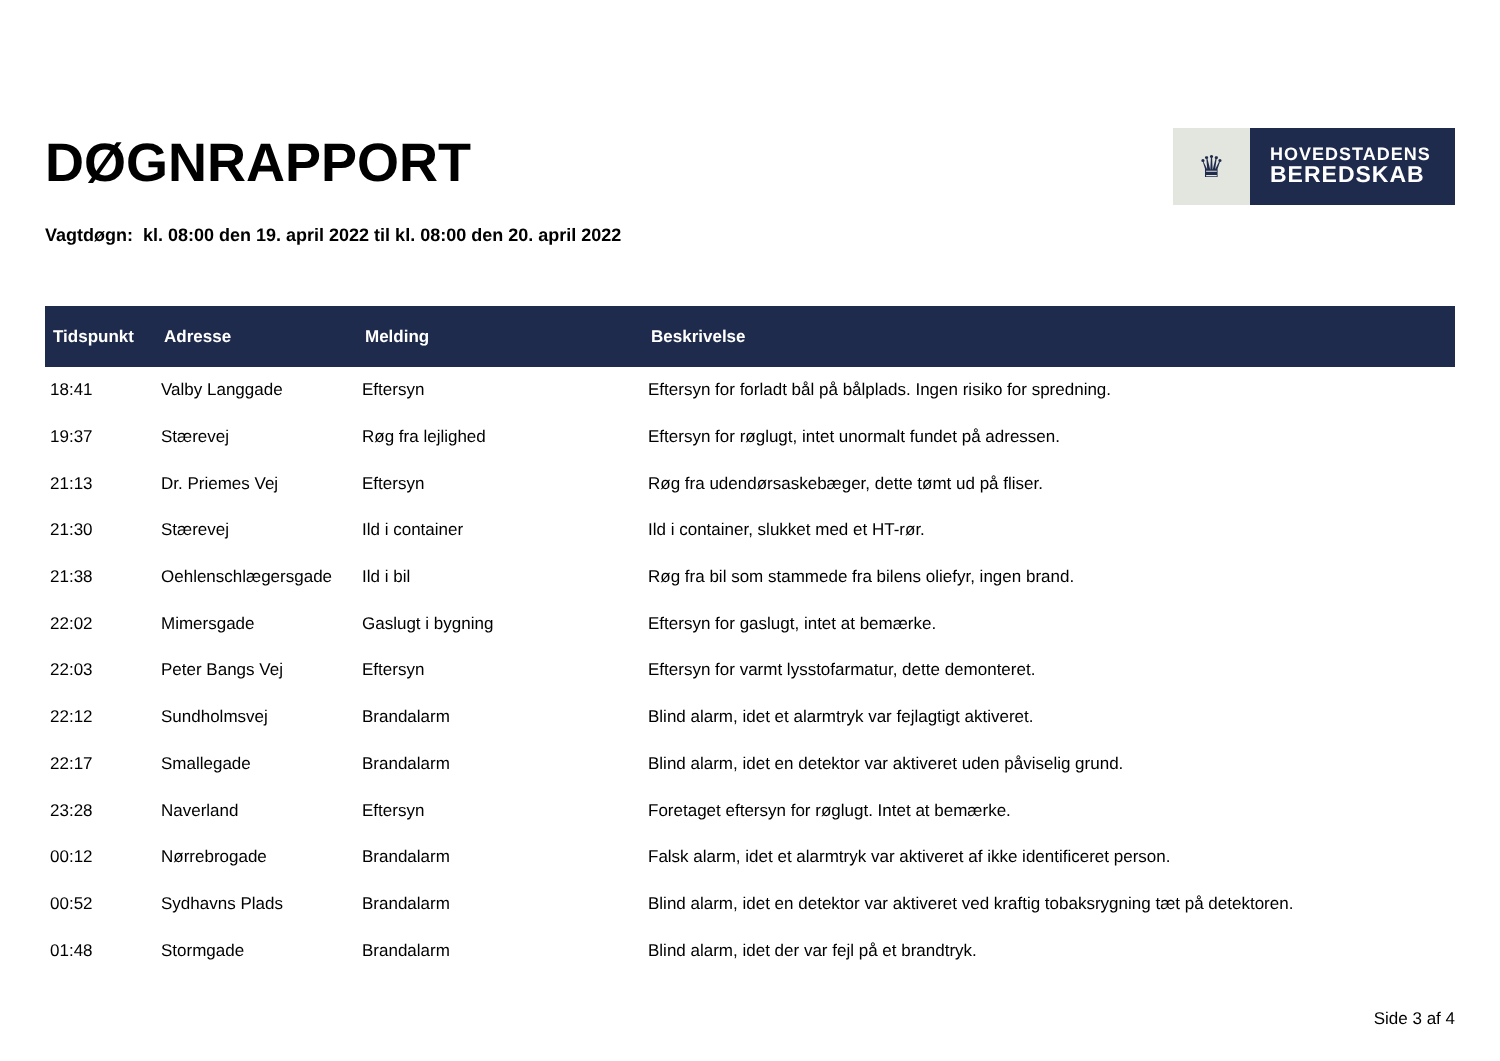DØGNRAPPORT
♛
HOVEDSTADENS
BEREDSKAB
Vagtdøgn: kl. 08:00 den 19. april 2022 til kl. 08:00 den 20. april 2022
| Tidspunkt | Adresse | Melding | Beskrivelse |
| --- | --- | --- | --- |
| 18:41 | Valby Langgade | Eftersyn | Eftersyn for forladt bål på bålplads. Ingen risiko for spredning. |
| 19:37 | Stærevej | Røg fra lejlighed | Eftersyn for røglugt, intet unormalt fundet på adressen. |
| 21:13 | Dr. Priemes Vej | Eftersyn | Røg fra udendørsaskebæger, dette tømt ud på fliser. |
| 21:30 | Stærevej | Ild i container | Ild i container, slukket med et HT-rør. |
| 21:38 | Oehlenschlægersgade | Ild i bil | Røg fra bil som stammede fra bilens oliefyr, ingen brand. |
| 22:02 | Mimersgade | Gaslugt i bygning | Eftersyn for gaslugt, intet at bemærke. |
| 22:03 | Peter Bangs Vej | Eftersyn | Eftersyn for varmt lysstofarmatur, dette demonteret. |
| 22:12 | Sundholmsvej | Brandalarm | Blind alarm, idet et alarmtryk var fejlagtigt aktiveret. |
| 22:17 | Smallegade | Brandalarm | Blind alarm, idet en detektor var aktiveret uden påviselig grund. |
| 23:28 | Naverland | Eftersyn | Foretaget eftersyn for røglugt. Intet at bemærke. |
| 00:12 | Nørrebrogade | Brandalarm | Falsk alarm, idet et alarmtryk var aktiveret af ikke identificeret person. |
| 00:52 | Sydhavns Plads | Brandalarm | Blind alarm, idet en detektor var aktiveret ved kraftig tobaksrygning tæt på detektoren. |
| 01:48 | Stormgade | Brandalarm | Blind alarm, idet der var fejl på et brandtryk. |
Side 3 af 4